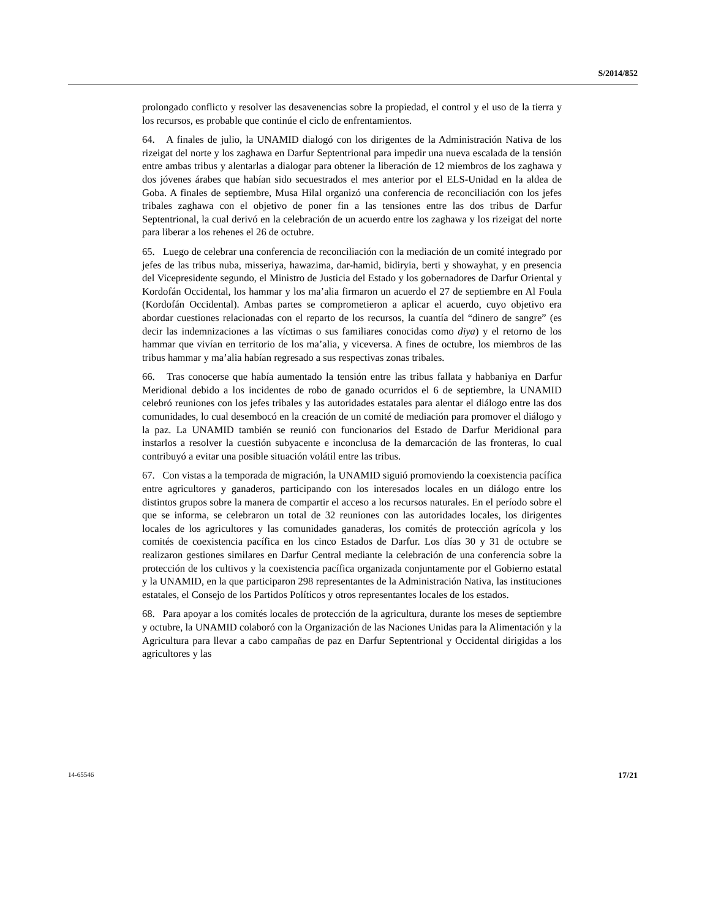S/2014/852
prolongado conflicto y resolver las desavenencias sobre la propiedad, el control y el uso de la tierra y los recursos, es probable que continúe el ciclo de enfrentamientos.
64. A finales de julio, la UNAMID dialogó con los dirigentes de la Administración Nativa de los rizeigat del norte y los zaghawa en Darfur Septentrional para impedir una nueva escalada de la tensión entre ambas tribus y alentarlas a dialogar para obtener la liberación de 12 miembros de los zaghawa y dos jóvenes árabes que habían sido secuestrados el mes anterior por el ELS-Unidad en la aldea de Goba. A finales de septiembre, Musa Hilal organizó una conferencia de reconciliación con los jefes tribales zaghawa con el objetivo de poner fin a las tensiones entre las dos tribus de Darfur Septentrional, la cual derivó en la celebración de un acuerdo entre los zaghawa y los rizeigat del norte para liberar a los rehenes el 26 de octubre.
65. Luego de celebrar una conferencia de reconciliación con la mediación de un comité integrado por jefes de las tribus nuba, misseriya, hawazima, dar-hamid, bidiryia, berti y showayhat, y en presencia del Vicepresidente segundo, el Ministro de Justicia del Estado y los gobernadores de Darfur Oriental y Kordofán Occidental, los hammar y los ma’alia firmaron un acuerdo el 27 de septiembre en Al Foula (Kordofán Occidental). Ambas partes se comprometieron a aplicar el acuerdo, cuyo objetivo era abordar cuestiones relacionadas con el reparto de los recursos, la cuantía del “dinero de sangre” (es decir las indemnizaciones a las víctimas o sus familiares conocidas como diya) y el retorno de los hammar que vivían en territorio de los ma’alia, y viceversa. A fines de octubre, los miembros de las tribus hammar y ma’alia habían regresado a sus respectivas zonas tribales.
66. Tras conocerse que había aumentado la tensión entre las tribus fallata y habbaniya en Darfur Meridional debido a los incidentes de robo de ganado ocurridos el 6 de septiembre, la UNAMID celebró reuniones con los jefes tribales y las autoridades estatales para alentar el diálogo entre las dos comunidades, lo cual desembocó en la creación de un comité de mediación para promover el diálogo y la paz. La UNAMID también se reunió con funcionarios del Estado de Darfur Meridional para instarlos a resolver la cuestión subyacente e inconclusa de la demarcación de las fronteras, lo cual contribuyó a evitar una posible situación volátil entre las tribus.
67. Con vistas a la temporada de migración, la UNAMID siguió promoviendo la coexistencia pacífica entre agricultores y ganaderos, participando con los interesados locales en un diálogo entre los distintos grupos sobre la manera de compartir el acceso a los recursos naturales. En el período sobre el que se informa, se celebraron un total de 32 reuniones con las autoridades locales, los dirigentes locales de los agricultores y las comunidades ganaderas, los comités de protección agrícola y los comités de coexistencia pacífica en los cinco Estados de Darfur. Los días 30 y 31 de octubre se realizaron gestiones similares en Darfur Central mediante la celebración de una conferencia sobre la protección de los cultivos y la coexistencia pacífica organizada conjuntamente por el Gobierno estatal y la UNAMID, en la que participaron 298 representantes de la Administración Nativa, las instituciones estatales, el Consejo de los Partidos Políticos y otros representantes locales de los estados.
68. Para apoyar a los comités locales de protección de la agricultura, durante los meses de septiembre y octubre, la UNAMID colaboró con la Organización de las Naciones Unidas para la Alimentación y la Agricultura para llevar a cabo campañas de paz en Darfur Septentrional y Occidental dirigidas a los agricultores y las
14-65546 17/21